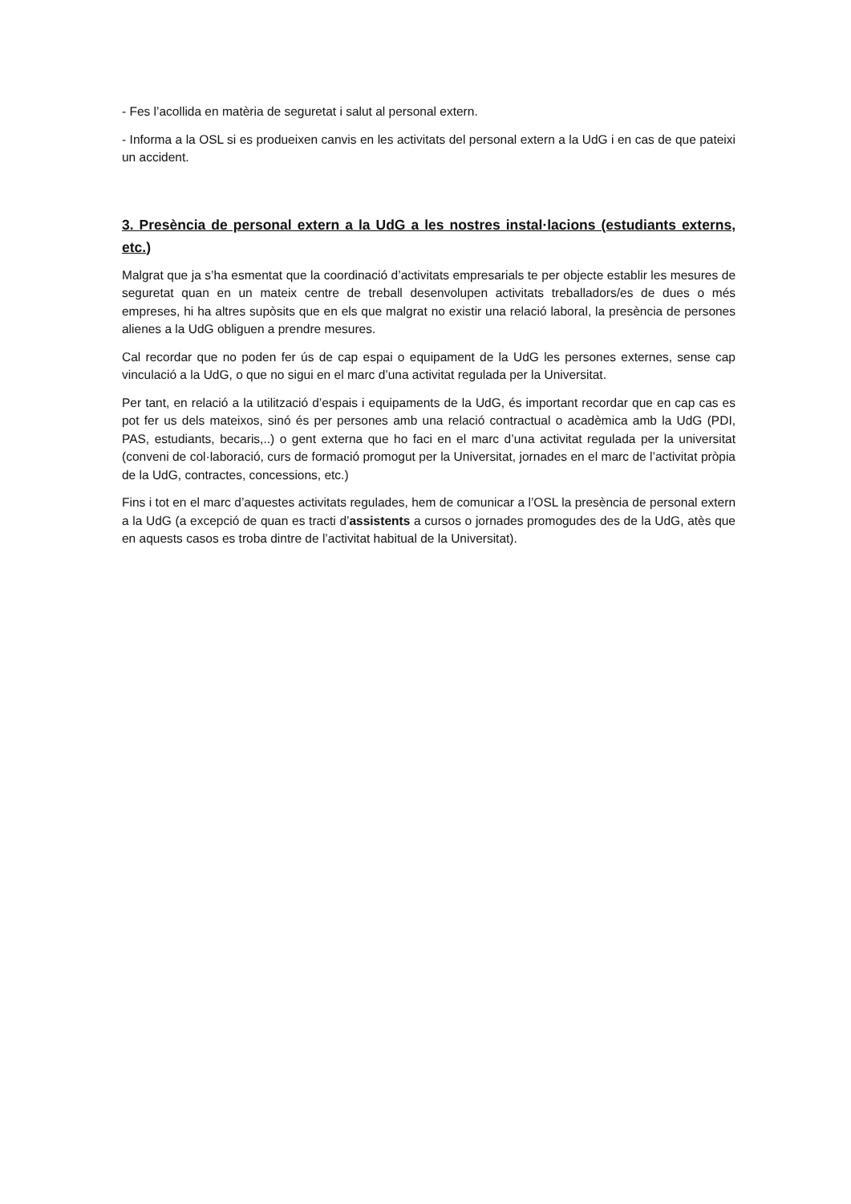- Fes l’acollida en matèria de seguretat i salut al personal extern.
- Informa a la OSL si es produeixen canvis en les activitats del personal extern a la UdG i en cas de que pateixi un accident.
3. Presència de personal extern a la UdG a les nostres instal·lacions (estudiants externs, etc.)
Malgrat que ja s’ha esmentat que la coordinació d’activitats empresarials te per objecte establir les mesures de seguretat quan en un mateix centre de treball desenvolupen activitats treballadors/es de dues o més empreses, hi ha altres supòsits que en els que malgrat no existir una relació laboral, la presència de persones alienes a la UdG obliguen a prendre mesures.
Cal recordar que no poden fer ús de cap espai o equipament de la UdG les persones externes, sense cap vinculació a la UdG, o que no sigui en el marc d’una activitat regulada per la Universitat.
Per tant, en relació a la utilització d’espais i equipaments de la UdG, és important recordar que en cap cas es pot fer us dels mateixos, sinó és per persones amb una relació contractual o acadèmica amb la UdG (PDI, PAS, estudiants, becaris,..) o gent externa que ho faci en el marc d’una activitat regulada per la universitat (conveni de col·laboració, curs de formació promogut per la Universitat, jornades en el marc de l’activitat pròpia de la UdG, contractes, concessions, etc.)
Fins i tot en el marc d’aquestes activitats regulades, hem de comunicar a l’OSL la presència de personal extern a la UdG (a excepció de quan es tracti d’assistents a cursos o jornades promogudes des de la UdG, atès que en aquests casos es troba dintre de l’activitat habitual de la Universitat).